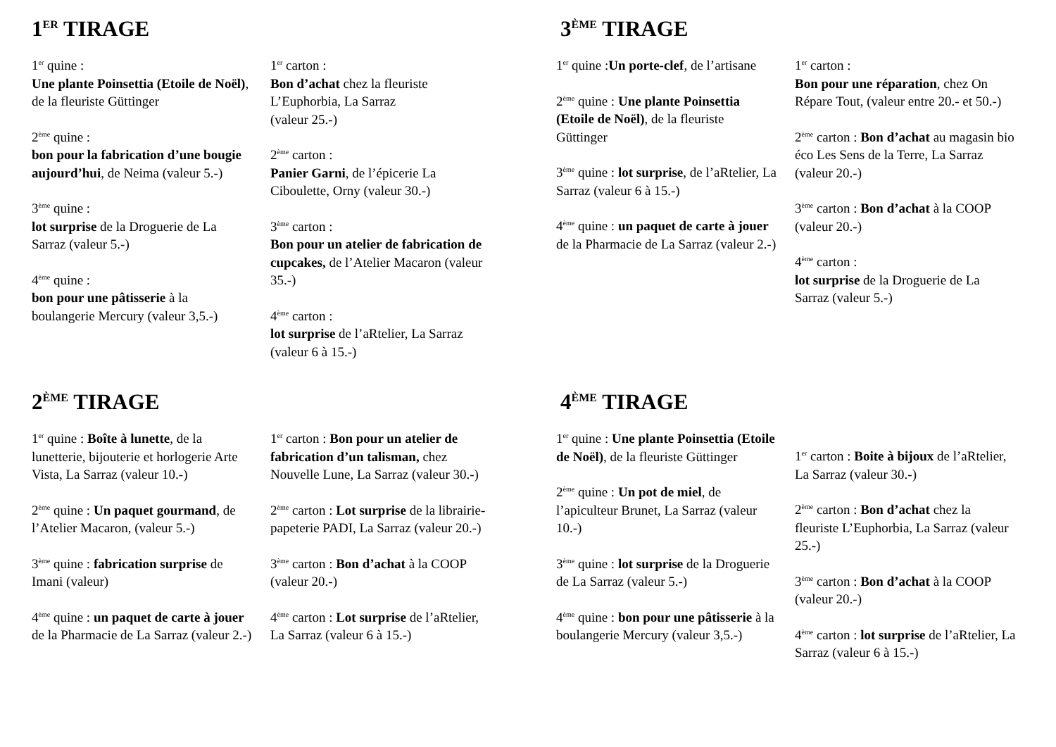1<sup>ER</sup> TIRAGE
1<sup>er</sup> quine :
Une plante Poinsettia (Etoile de Noël), de la fleuriste Güttinger
2<sup>ème</sup> quine :
bon pour la fabrication d’une bougie aujourd’hui, de Neima (valeur 5.-)
3<sup>ème</sup> quine :
lot surprise de la Droguerie de La Sarraz (valeur 5.-)
4<sup>ème</sup> quine :
bon pour une pâtisserie à la boulangerie Mercury (valeur 3,5.-)
1<sup>er</sup> carton :
Bon d’achat chez la fleuriste L’Euphorbia, La Sarraz
(valeur 25.-)
2<sup>ème</sup> carton :
Panier Garni, de l’épicerie La Ciboulette, Orny (valeur 30.-)
3<sup>ème</sup> carton :
Bon pour un atelier de fabrication de cupcakes, de l’Atelier Macaron (valeur 35.-)
4<sup>ème</sup> carton :
lot surprise de l’aRtelier, La Sarraz (valeur 6 à 15.-)
3<sup>ÈME</sup> TIRAGE
1<sup>er</sup> quine :Un porte-clef, de l’artisane
2<sup>ème</sup> quine : Une plante Poinsettia (Etoile de Noël), de la fleuriste Güttinger
3<sup>ème</sup> quine : lot surprise, de l’aRtelier, La Sarraz (valeur 6 à 15.-)
4<sup>ème</sup> quine : un paquet de carte à jouer de la Pharmacie de La Sarraz (valeur 2.-)
1<sup>er</sup> carton :
Bon pour une réparation, chez On Répare Tout, (valeur entre 20.- et 50.-)
2<sup>ème</sup> carton : Bon d’achat au magasin bio éco Les Sens de la Terre, La Sarraz (valeur 20.-)
3<sup>ème</sup> carton : Bon d’achat à la COOP (valeur 20.-)
4<sup>ème</sup> carton :
lot surprise de la Droguerie de La Sarraz (valeur 5.-)
2<sup>ÈME</sup> TIRAGE
1<sup>er</sup> quine : Boîte à lunette, de la lunetterie, bijouterie et horlogerie Arte Vista, La Sarraz (valeur 10.-)
2<sup>ème</sup> quine : Un paquet gourmand, de l’Atelier Macaron, (valeur 5.-)
3<sup>ème</sup> quine : fabrication surprise de Imani (valeur)
4<sup>ème</sup> quine : un paquet de carte à jouer de la Pharmacie de La Sarraz (valeur 2.-)
1<sup>er</sup> carton : Bon pour un atelier de fabrication d’un talisman, chez Nouvelle Lune, La Sarraz (valeur 30.-)
2<sup>ème</sup> carton : Lot surprise de la librairie-papeterie PADI, La Sarraz (valeur 20.-)
3<sup>ème</sup> carton : Bon d’achat à la COOP (valeur 20.-)
4<sup>ème</sup> carton : Lot surprise de l’aRtelier, La Sarraz (valeur 6 à 15.-)
4<sup>ÈME</sup> TIRAGE
1<sup>er</sup> quine : Une plante Poinsettia (Etoile de Noël), de la fleuriste Güttinger
2<sup>ème</sup> quine : Un pot de miel, de l’apiculteur Brunet, La Sarraz (valeur 10.-)
3<sup>ème</sup> quine : lot surprise de la Droguerie de La Sarraz (valeur 5.-)
4<sup>ème</sup> quine : bon pour une pâtisserie à la boulangerie Mercury (valeur 3,5.-)
1<sup>er</sup> carton : Boite à bijoux de l’aRtelier, La Sarraz (valeur 30.-)
2<sup>ème</sup> carton : Bon d’achat chez la fleuriste L’Euphorbia, La Sarraz (valeur 25.-)
3<sup>ème</sup> carton : Bon d’achat à la COOP (valeur 20.-)
4<sup>ème</sup> carton : lot surprise de l’aRtelier, La Sarraz (valeur 6 à 15.-)